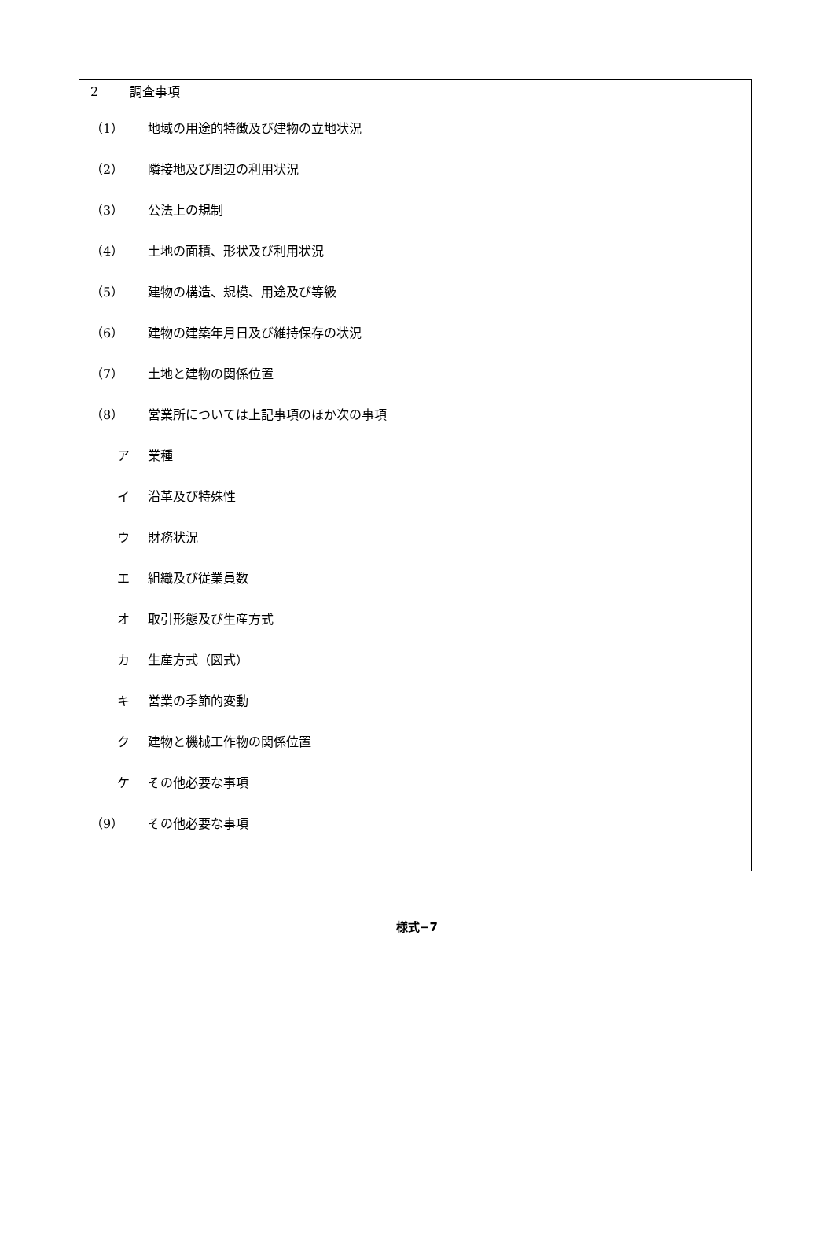2 調査事項
（1） 地域の用途的特徴及び建物の立地状況
（2） 隣接地及び周辺の利用状況
（3） 公法上の規制
（4） 土地の面積、形状及び利用状況
（5） 建物の構造、規模、用途及び等級
（6） 建物の建築年月日及び維持保存の状況
（7） 土地と建物の関係位置
（8） 営業所については上記事項のほか次の事項
ア 業種
イ 沿革及び特殊性
ウ 財務状況
エ 組織及び従業員数
オ 取引形態及び生産方式
カ 生産方式（図式）
キ 営業の季節的変動
ク 建物と機械工作物の関係位置
ケ その他必要な事項
（9） その他必要な事項
様式−7